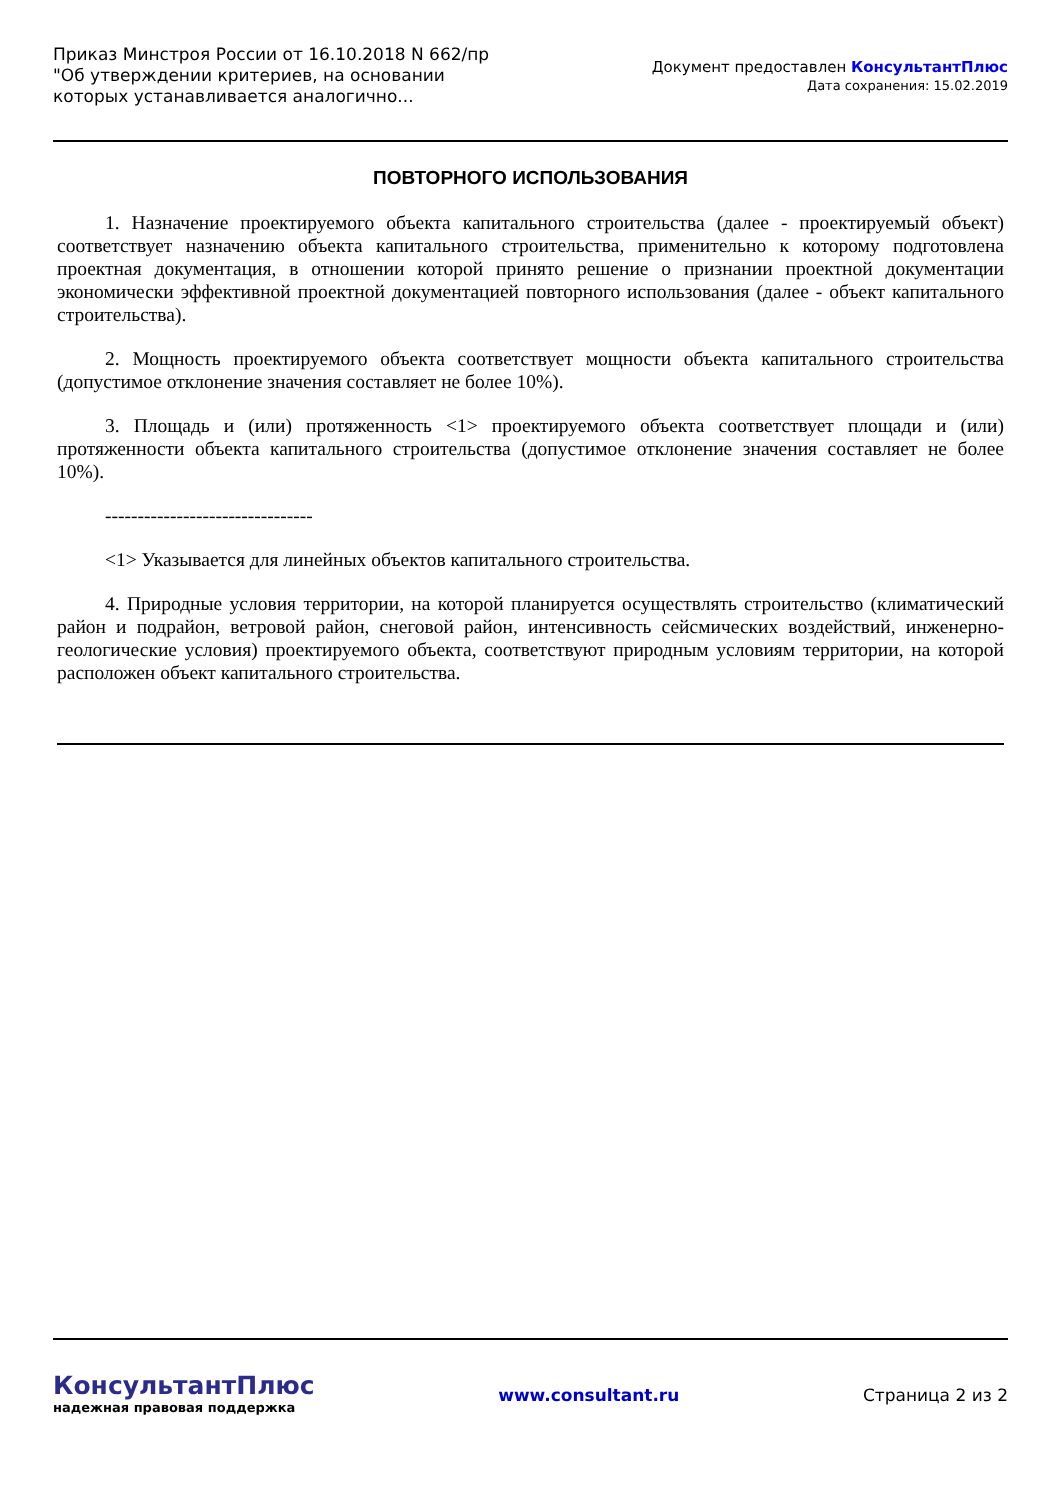Приказ Минстроя России от 16.10.2018 N 662/пр "Об утверждении критериев, на основании которых устанавливается аналогично...
Документ предоставлен КонсультантПлюс
Дата сохранения: 15.02.2019
ПОВТОРНОГО ИСПОЛЬЗОВАНИЯ
1. Назначение проектируемого объекта капитального строительства (далее - проектируемый объект) соответствует назначению объекта капитального строительства, применительно к которому подготовлена проектная документация, в отношении которой принято решение о признании проектной документации экономически эффективной проектной документацией повторного использования (далее - объект капитального строительства).
2. Мощность проектируемого объекта соответствует мощности объекта капитального строительства (допустимое отклонение значения составляет не более 10%).
3. Площадь и (или) протяженность <1> проектируемого объекта соответствует площади и (или) протяженности объекта капитального строительства (допустимое отклонение значения составляет не более 10%).
--------------------------------
<1> Указывается для линейных объектов капитального строительства.
4. Природные условия территории, на которой планируется осуществлять строительство (климатический район и подрайон, ветровой район, снеговой район, интенсивность сейсмических воздействий, инженерно-геологические условия) проектируемого объекта, соответствуют природным условиям территории, на которой расположен объект капитального строительства.
КонсультантПлюс
надежная правовая поддержка
www.consultant.ru Страница 2 из 2